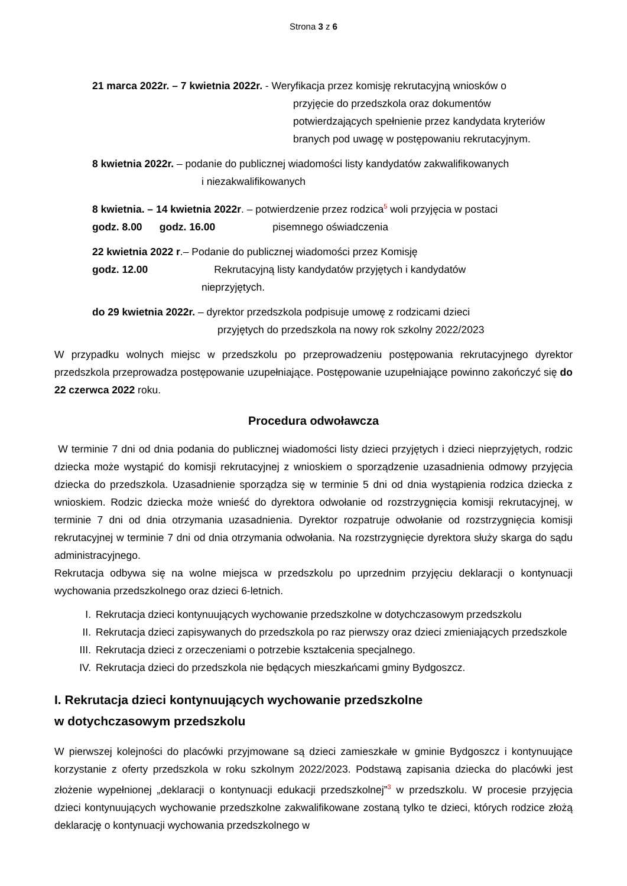Strona 3 z 6
21 marca 2022r. – 7 kwietnia 2022r. - Weryfikacja przez komisję rekrutacyjną wniosków o
przyjęcie do przedszkola oraz dokumentów potwierdzających spełnienie przez kandydata kryteriów branych pod uwagę w postępowaniu rekrutacyjnym.
8 kwietnia 2022r. – podanie do publicznej wiadomości listy kandydatów zakwalifikowanych
i niezakwalifikowanych
8 kwietnia. – 14 kwietnia 2022r. – potwierdzenie przez rodzica<sup>5</sup> woli przyjęcia w postaci
godz. 8.00 godz. 16.00 pisemnego oświadczenia
22 kwietnia 2022 r.– Podanie do publicznej wiadomości przez Komisję
godz. 12.00 Rekrutacyjną listy kandydatów przyjętych i kandydatów
nieprzyjętych.
do 29 kwietnia 2022r. – dyrektor przedszkola podpisuje umowę z rodzicami dzieci
przyjętych do przedszkola na nowy rok szkolny 2022/2023
W przypadku wolnych miejsc w przedszkolu po przeprowadzeniu postępowania rekrutacyjnego dyrektor przedszkola przeprowadza postępowanie uzupełniające. Postępowanie uzupełniające powinno zakończyć się do 22 czerwca 2022 roku.
Procedura odwoławcza
W terminie 7 dni od dnia podania do publicznej wiadomości listy dzieci przyjętych i dzieci nieprzyjętych, rodzic dziecka może wystąpić do komisji rekrutacyjnej z wnioskiem o sporządzenie uzasadnienia odmowy przyjęcia dziecka do przedszkola. Uzasadnienie sporządza się w terminie 5 dni od dnia wystąpienia rodzica dziecka z wnioskiem. Rodzic dziecka może wnieść do dyrektora odwołanie od rozstrzygnięcia komisji rekrutacyjnej, w terminie 7 dni od dnia otrzymania uzasadnienia. Dyrektor rozpatruje odwołanie od rozstrzygnięcia komisji rekrutacyjnej w terminie 7 dni od dnia otrzymania odwołania. Na rozstrzygnięcie dyrektora służy skarga do sądu administracyjnego.
Rekrutacja odbywa się na wolne miejsca w przedszkolu po uprzednim przyjęciu deklaracji o kontynuacji wychowania przedszkolnego oraz dzieci 6-letnich.
I. Rekrutacja dzieci kontynuujących wychowanie przedszkolne w dotychczasowym przedszkolu
II. Rekrutacja dzieci zapisywanych do przedszkola po raz pierwszy oraz dzieci zmieniających przedszkole
III. Rekrutacja dzieci z orzeczeniami o potrzebie kształcenia specjalnego.
IV. Rekrutacja dzieci do przedszkola nie będących mieszkańcami gminy Bydgoszcz.
I. Rekrutacja dzieci kontynuujących wychowanie przedszkolne
w dotychczasowym przedszkolu
W pierwszej kolejności do placówki przyjmowane są dzieci zamieszkałe w gminie Bydgoszcz i kontynuujące korzystanie z oferty przedszkola w roku szkolnym 2022/2023. Podstawą zapisania dziecka do placówki jest złożenie wypełnionej „deklaracji o kontynuacji edukacji przedszkolnej”<sup>3</sup> w przedszkolu. W procesie przyjęcia dzieci kontynuujących wychowanie przedszkolne zakwalifikowane zostaną tylko te dzieci, których rodzice złożą deklarację o kontynuacji wychowania przedszkolnego w